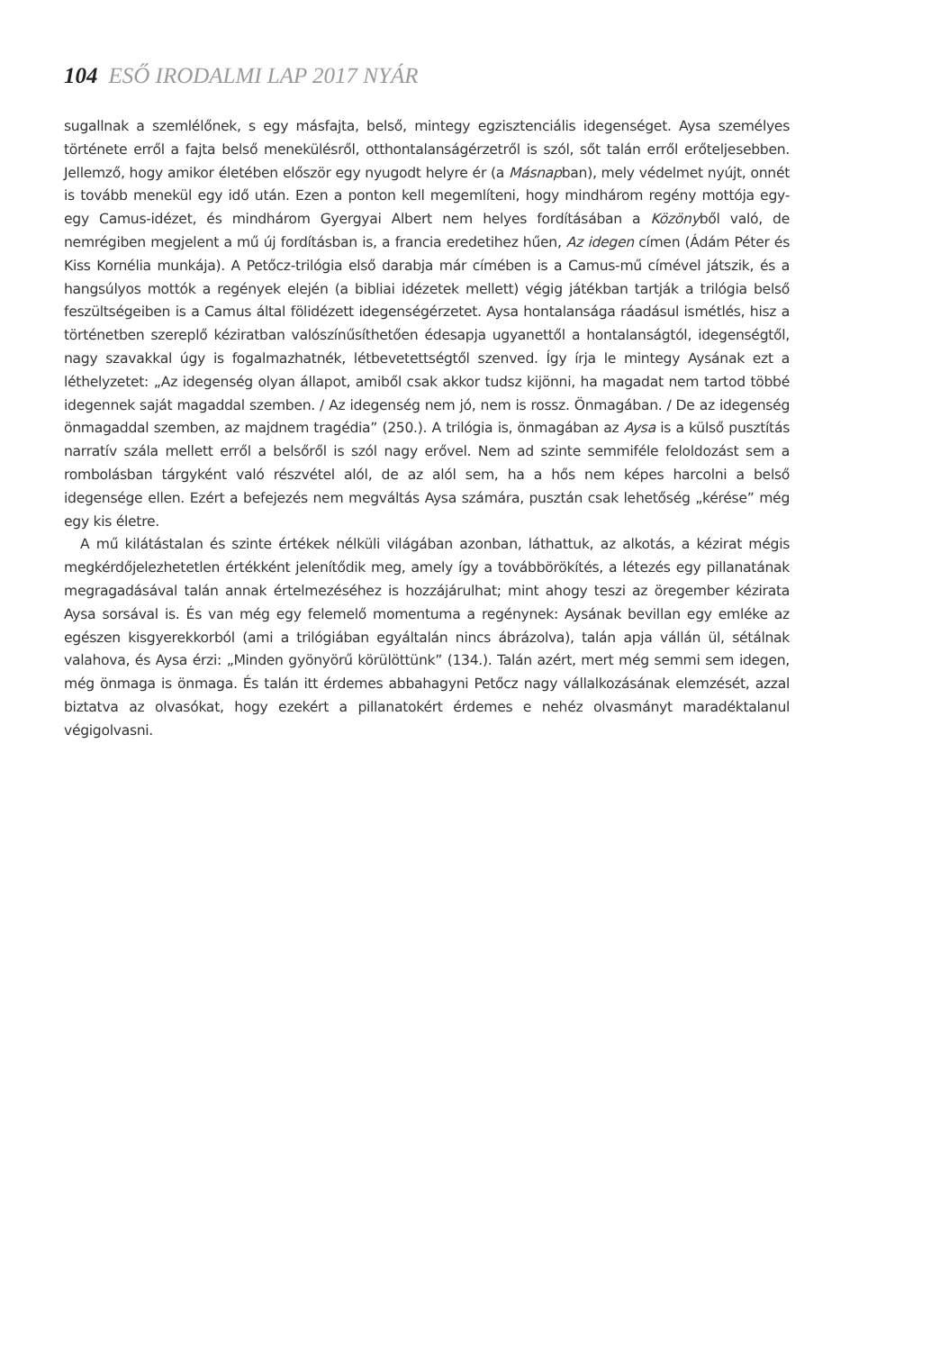104 ESŐ IRODALMI LAP 2017 NYÁR
sugallnak a szemlélőnek, s egy másfajta, belső, mintegy egzisztenciális idegenséget. Aysa személyes története erről a fajta belső menekülésről, otthontalanságérzetről is szól, sőt talán erről erőteljesebben. Jellemző, hogy amikor életében először egy nyugodt helyre ér (a Másnapban), mely védelmet nyújt, onnét is tovább menekül egy idő után. Ezen a ponton kell megemlíteni, hogy mindhárom regény mottója egy-egy Camus-idézet, és mindhárom Gyergyai Albert nem helyes fordításában a Közönyből való, de nemrégiben megjelent a mű új fordításban is, a francia eredetihez hűen, Az idegen címen (Ádám Péter és Kiss Kornélia munkája). A Petőcz-trilógia első darabja már címében is a Camus-mű címével játszik, és a hangsúlyos mottók a regények elején (a bibliai idézetek mellett) végig játékban tartják a trilógia belső feszültségeiben is a Camus által fölidézett idegenségérzetet. Aysa hontalansága ráadásul ismétlés, hisz a történetben szereplő kéziratban valószínűsíthetően édesapja ugyanettől a hontalanságtól, idegenségtől, nagy szavakkal úgy is fogalmazhatnék, létbevetettségtől szenved. Így írja le mintegy Aysának ezt a léthelyzetet: „Az idegenség olyan állapot, amiből csak akkor tudsz kijönni, ha magadat nem tartod többé idegennek saját magaddal szemben. / Az idegenség nem jó, nem is rossz. Önmagában. / De az idegenség önmagaddal szemben, az majdnem tragédia” (250.). A trilógia is, önmagában az Aysa is a külső pusztítás narratív szála mellett erről a belsőről is szól nagy erővel. Nem ad szinte semmiféle feloldozást sem a rombolásban tárgyként való részvétel alól, de az alól sem, ha a hős nem képes harcolni a belső idegensége ellen. Ezért a befejezés nem megváltás Aysa számára, pusztán csak lehetőség „kérése” még egy kis életre.
A mű kilátástalan és szinte értékek nélküli világában azonban, láthattuk, az alkotás, a kézirat mégis megkérdőjelezhetetlen értékként jelenítődik meg, amely így a továbbörökítés, a létezés egy pillanatának megragadásával talán annak értelmezéséhez is hozzájárulhat; mint ahogy teszi az öregember kézirata Aysa sorsával is. És van még egy felemelő momentuma a regénynek: Aysának bevillan egy emléke az egészen kisgyerekkorból (ami a trilógiában egyáltalán nincs ábrázolva), talán apja vállán ül, sétálnak valahova, és Aysa érzi: „Minden gyönyörű körülöttünk” (134.). Talán azért, mert még semmi sem idegen, még önmaga is önmaga. És talán itt érdemes abbahagyni Petőcz nagy vállalkozásának elemzését, azzal biztatva az olvasókat, hogy ezekért a pillanatokért érdemes e nehéz olvasmányt maradéktalanul végigolvasni.